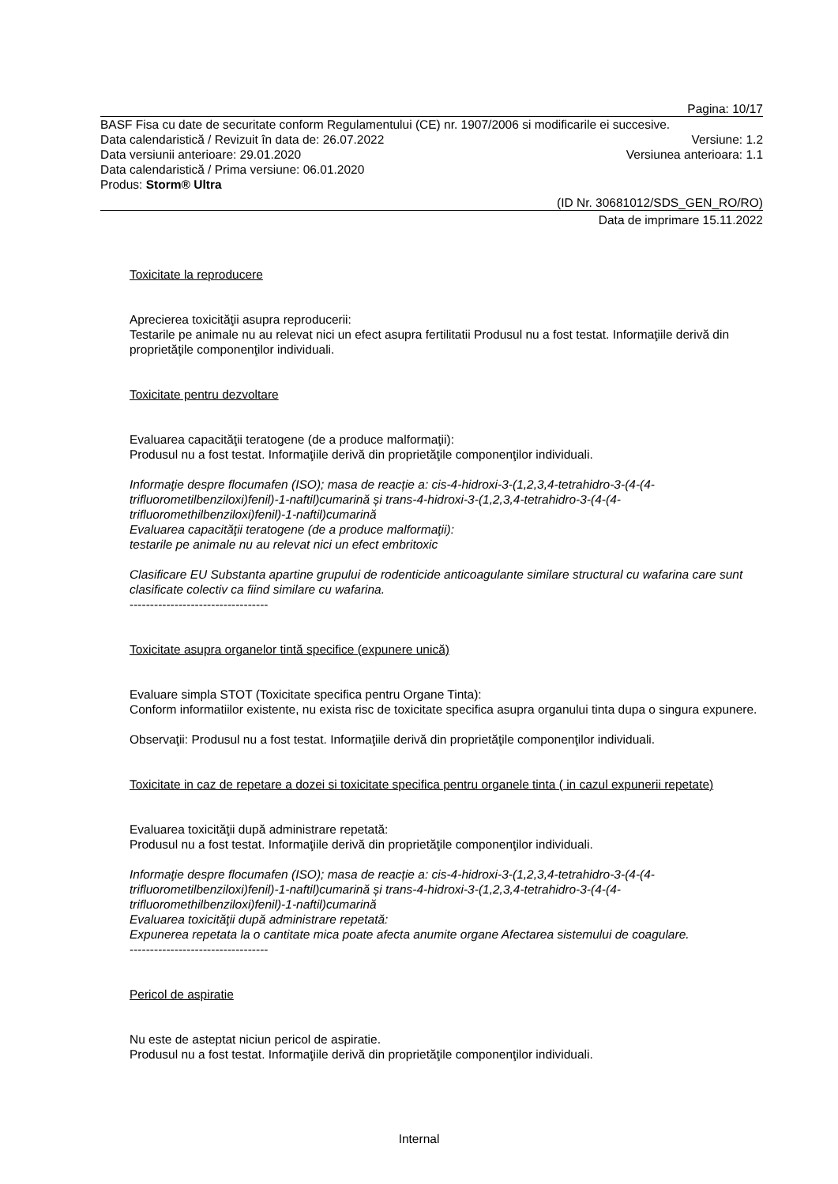Pagina: 10/17
BASF Fisa cu date de securitate conform Regulamentului (CE) nr. 1907/2006 si modificarile ei succesive.
Data calendaristică / Revizuit în data de: 26.07.2022 Versiune: 1.2
Data versiunii anterioare: 29.01.2020 Versiunea anterioara: 1.1
Data calendaristică / Prima versiune: 06.01.2020
Produs: Storm® Ultra
(ID Nr. 30681012/SDS_GEN_RO/RO)
Data de imprimare 15.11.2022
Toxicitate la reproducere
Aprecierea toxicităţii asupra reproducerii:
Testarile pe animale nu au relevat nici un efect asupra fertilitatii Produsul nu a fost testat. Informaţiile derivă din proprietăţile componenţilor individuali.
Toxicitate pentru dezvoltare
Evaluarea capacităţii teratogene (de a produce malformaţii):
Produsul nu a fost testat. Informaţiile derivă din proprietăţile componenţilor individuali.
Informaţie despre flocumafen (ISO); masa de reacție a: cis-4-hidroxi-3-(1,2,3,4-tetrahidro-3-(4-(4-trifluorometilbenziloxi)fenil)-1-naftil)cumarină și trans-4-hidroxi-3-(1,2,3,4-tetrahidro-3-(4-(4-trifluoromethilbenziloxi)fenil)-1-naftil)cumarină
Evaluarea capacităţii teratogene (de a produce malformaţii):
testarile pe animale nu au relevat nici un efect embritoxic
Clasificare EU Substanta apartine grupului de rodenticide anticoagulante similare structural cu wafarina care sunt clasificate colectiv ca fiind similare cu wafarina.
----------------------------------
Toxicitate asupra organelor tintă specifice (expunere unică)
Evaluare simpla STOT (Toxicitate specifica pentru Organe Tinta):
Conform informatiilor existente, nu exista risc de toxicitate specifica asupra organului tinta dupa o singura expunere.
Observaţii: Produsul nu a fost testat. Informaţiile derivă din proprietăţile componenţilor individuali.
Toxicitate in caz de repetare a dozei si toxicitate specifica pentru organele tinta ( in cazul expunerii repetate)
Evaluarea toxicităţii după administrare repetată:
Produsul nu a fost testat. Informaţiile derivă din proprietăţile componenţilor individuali.
Informaţie despre flocumafen (ISO); masa de reacție a: cis-4-hidroxi-3-(1,2,3,4-tetrahidro-3-(4-(4-trifluorometilbenziloxi)fenil)-1-naftil)cumarină și trans-4-hidroxi-3-(1,2,3,4-tetrahidro-3-(4-(4-trifluoromethilbenziloxi)fenil)-1-naftil)cumarină
Evaluarea toxicităţii după administrare repetată:
Expunerea repetata la o cantitate mica poate afecta anumite organe Afectarea sistemului de coagulare.
----------------------------------
Pericol de aspiratie
Nu este de asteptat niciun pericol de aspiratie.
Produsul nu a fost testat. Informaţiile derivă din proprietăţile componenţilor individuali.
Internal